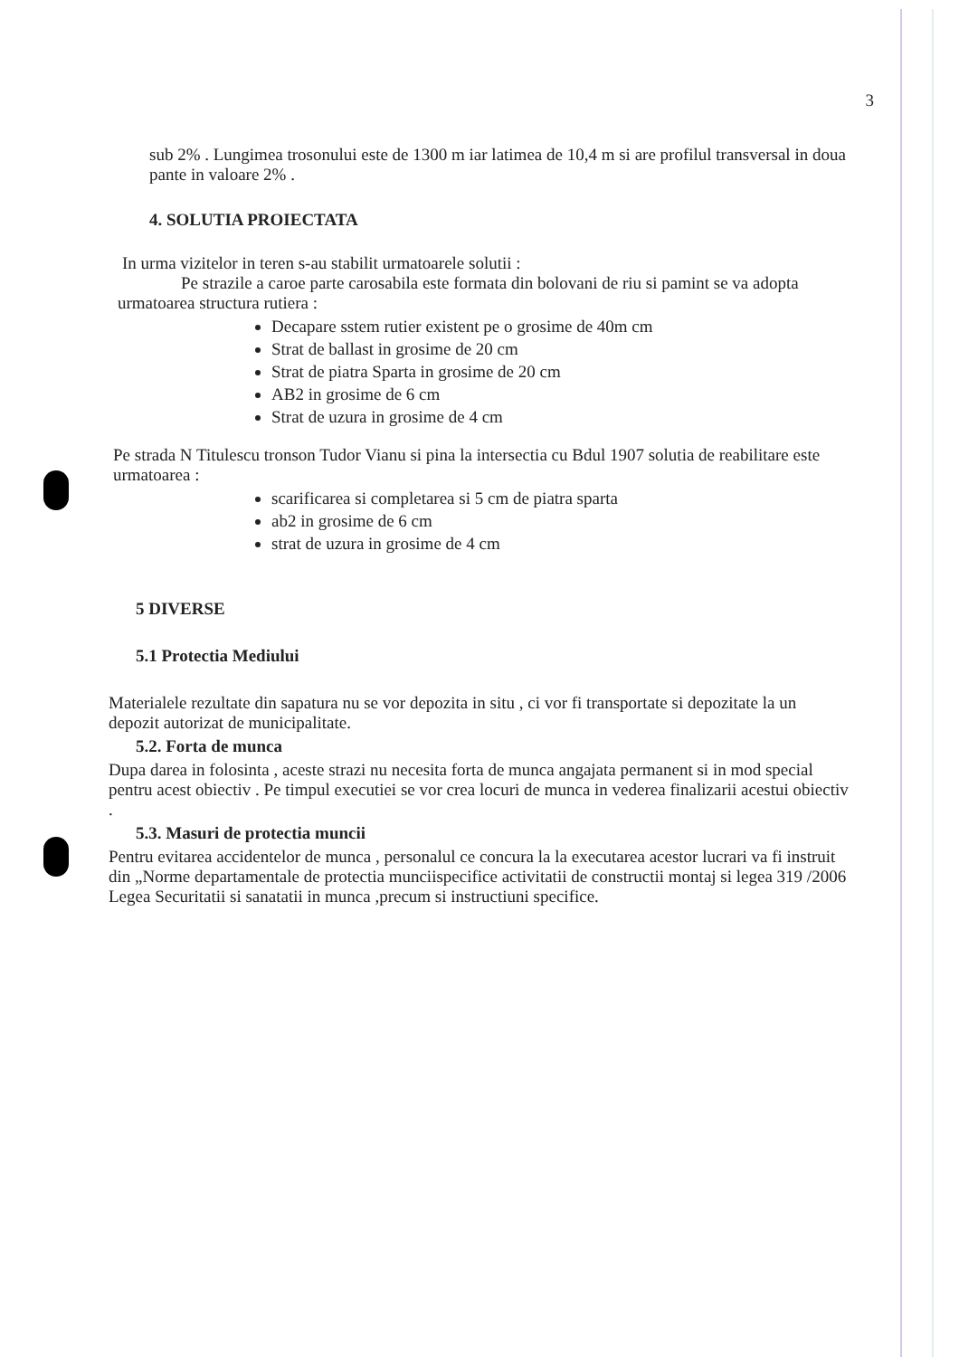3
sub 2% . Lungimea trosonului este de 1300 m iar latimea de 10,4 m si are profilul transversal in doua pante in valoare 2% .
4. SOLUTIA PROIECTATA
In urma vizitelor in teren s-au stabilit urmatoarele solutii :
Pe strazile a caroe parte carosabila este formata din bolovani de riu si pamint se va adopta urmatoarea structura rutiera :
Decapare sstem rutier existent pe o grosime de 40m cm
Strat de ballast in grosime de 20 cm
Strat de piatra Sparta in grosime de 20 cm
AB2 in grosime de 6 cm
Strat de uzura in grosime de 4 cm
Pe strada N Titulescu tronson Tudor Vianu si pina la intersectia cu Bdul 1907 solutia de reabilitare este urmatoarea :
scarificarea si completarea si 5 cm de piatra sparta
ab2 in grosime de 6 cm
strat de uzura in grosime de 4 cm
5 DIVERSE
5.1 Protectia Mediului
Materialele rezultate din sapatura nu se vor depozita in situ , ci vor fi transportate si depozitate la un depozit autorizat de municipalitate.
5.2. Forta de munca
Dupa darea in folosinta , aceste strazi nu necesita forta de munca angajata permanent si in mod special pentru acest obiectiv . Pe timpul executiei se vor crea locuri de munca in vederea finalizarii acestui obiectiv .
5.3. Masuri de protectia muncii
Pentru evitarea accidentelor de munca , personalul ce concura la la executarea acestor lucrari va fi instruit din „Norme departamentale de protectia munciispecifice activitatii de constructii montaj si legea 319 /2006 Legea Securitatii si sanatatii in munca ,precum si instructiuni specifice.